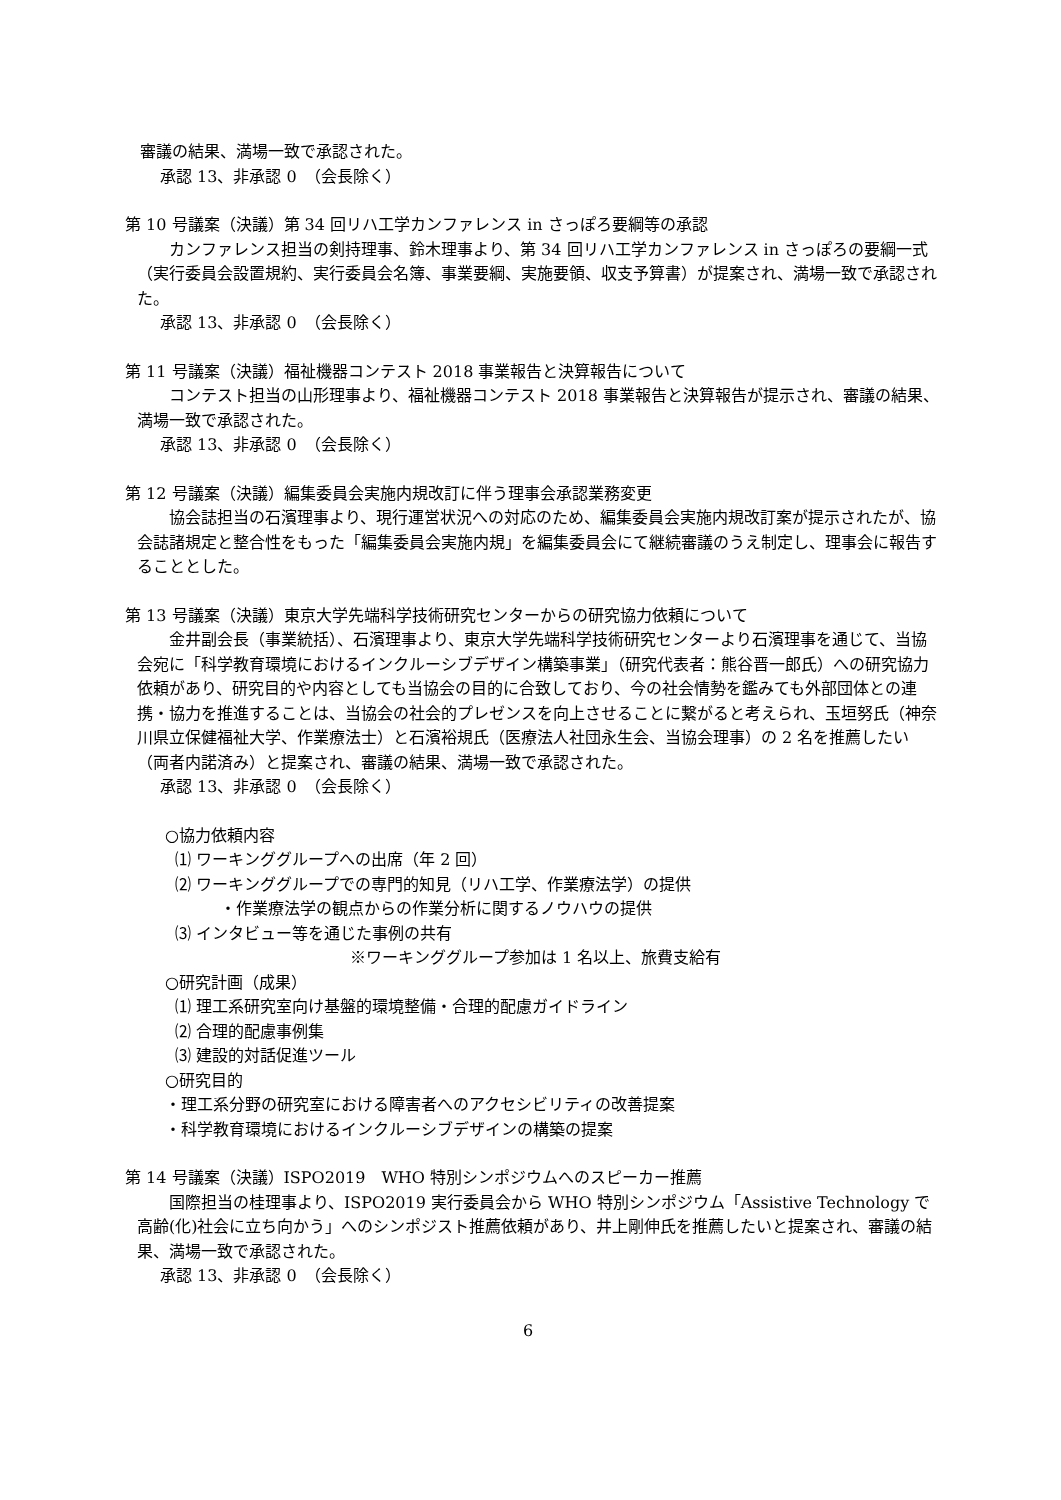審議の結果、満場一致で承認された。
承認 13、非承認 0　（会長除く）
第 10 号議案（決議）第 34 回リハ工学カンファレンス in さっぽろ要綱等の承認
カンファレンス担当の剣持理事、鈴木理事より、第 34 回リハ工学カンファレンス in さっぽろの要綱一式（実行委員会設置規約、実行委員会名簿、事業要綱、実施要領、収支予算書）が提案され、満場一致で承認された。
承認 13、非承認 0　（会長除く）
第 11 号議案（決議）福祉機器コンテスト 2018 事業報告と決算報告について
コンテスト担当の山形理事より、福祉機器コンテスト 2018 事業報告と決算報告が提示され、審議の結果、満場一致で承認された。
承認 13、非承認 0　（会長除く）
第 12 号議案（決議）編集委員会実施内規改訂に伴う理事会承認業務変更
協会誌担当の石濱理事より、現行運営状況への対応のため、編集委員会実施内規改訂案が提示されたが、協会誌諸規定と整合性をもった「編集委員会実施内規」を編集委員会にて継続審議のうえ制定し、理事会に報告することとした。
第 13 号議案（決議）東京大学先端科学技術研究センターからの研究協力依頼について
金井副会長（事業統括）、石濱理事より、東京大学先端科学技術研究センターより石濱理事を通じて、当協会宛に「科学教育環境におけるインクルーシブデザイン構築事業」（研究代表者：熊谷晋一郎氏）への研究協力依頼があり、研究目的や内容としても当協会の目的に合致しており、今の社会情勢を鑑みても外部団体との連携・協力を推進することは、当協会の社会的プレゼンスを向上させることに繋がると考えられ、玉垣努氏（神奈川県立保健福祉大学、作業療法士）と石濱裕規氏（医療法人社団永生会、当協会理事）の 2 名を推薦したい（両者内諾済み）と提案され、審議の結果、満場一致で承認された。
承認 13、非承認 0　（会長除く）
○協力依頼内容
⑴ ワーキンググループへの出席（年 2 回）
⑵ ワーキンググループでの専門的知見（リハ工学、作業療法学）の提供
・作業療法学の観点からの作業分析に関するノウハウの提供
⑶ インタビュー等を通じた事例の共有
※ワーキンググループ参加は 1 名以上、旅費支給有
○研究計画（成果）
⑴ 理工系研究室向け基盤的環境整備・合理的配慮ガイドライン
⑵ 合理的配慮事例集
⑶ 建設的対話促進ツール
○研究目的
・理工系分野の研究室における障害者へのアクセシビリティの改善提案
・科学教育環境におけるインクルーシブデザインの構築の提案
第 14 号議案（決議）ISPO2019　WHO 特別シンポジウムへのスピーカー推薦
国際担当の桂理事より、ISPO2019 実行委員会から WHO 特別シンポジウム「Assistive Technology で高齢(化)社会に立ち向かう」へのシンポジスト推薦依頼があり、井上剛伸氏を推薦したいと提案され、審議の結果、満場一致で承認された。
承認 13、非承認 0　（会長除く）
6